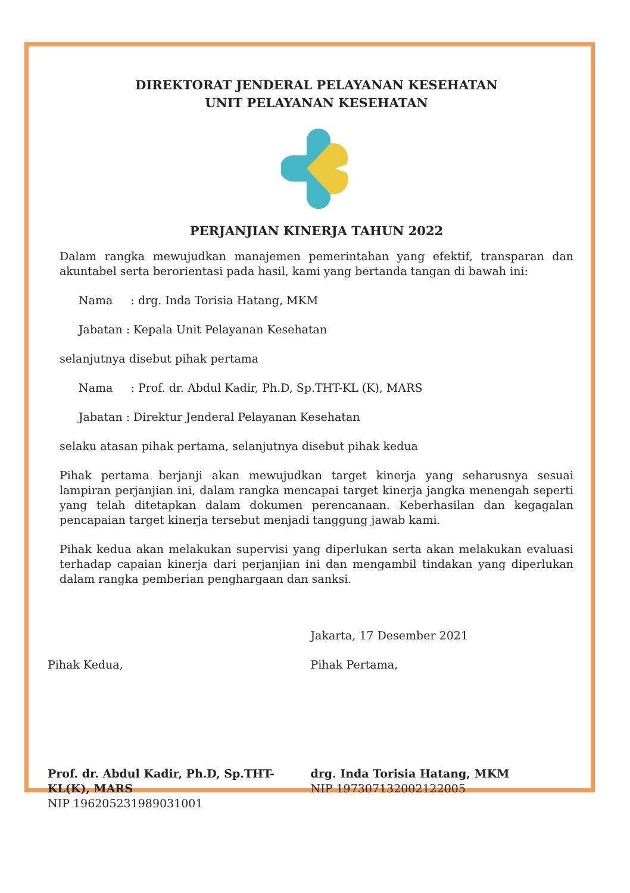DIREKTORAT JENDERAL PELAYANAN KESEHATAN
UNIT PELAYANAN KESEHATAN
PERJANJIAN KINERJA TAHUN 2022
Dalam rangka mewujudkan manajemen pemerintahan yang efektif, transparan dan akuntabel serta berorientasi pada hasil, kami yang bertanda tangan di bawah ini:
Nama : drg. Inda Torisia Hatang, MKM
Jabatan : Kepala Unit Pelayanan Kesehatan
selanjutnya disebut pihak pertama
Nama : Prof. dr. Abdul Kadir, Ph.D, Sp.THT-KL (K), MARS
Jabatan : Direktur Jenderal Pelayanan Kesehatan
selaku atasan pihak pertama, selanjutnya disebut pihak kedua
Pihak pertama berjanji akan mewujudkan target kinerja yang seharusnya sesuai lampiran perjanjian ini, dalam rangka mencapai target kinerja jangka menengah seperti yang telah ditetapkan dalam dokumen perencanaan. Keberhasilan dan kegagalan pencapaian target kinerja tersebut menjadi tanggung jawab kami.
Pihak kedua akan melakukan supervisi yang diperlukan serta akan melakukan evaluasi terhadap capaian kinerja dari perjanjian ini dan mengambil tindakan yang diperlukan dalam rangka pemberian penghargaan dan sanksi.
Pihak Kedua,
Prof. dr. Abdul Kadir, Ph.D, Sp.THT-KL(K), MARS
NIP 196205231989031001
Jakarta, 17 Desember 2021
Pihak Pertama,
drg. Inda Torisia Hatang, MKM
NIP 197307132002122005